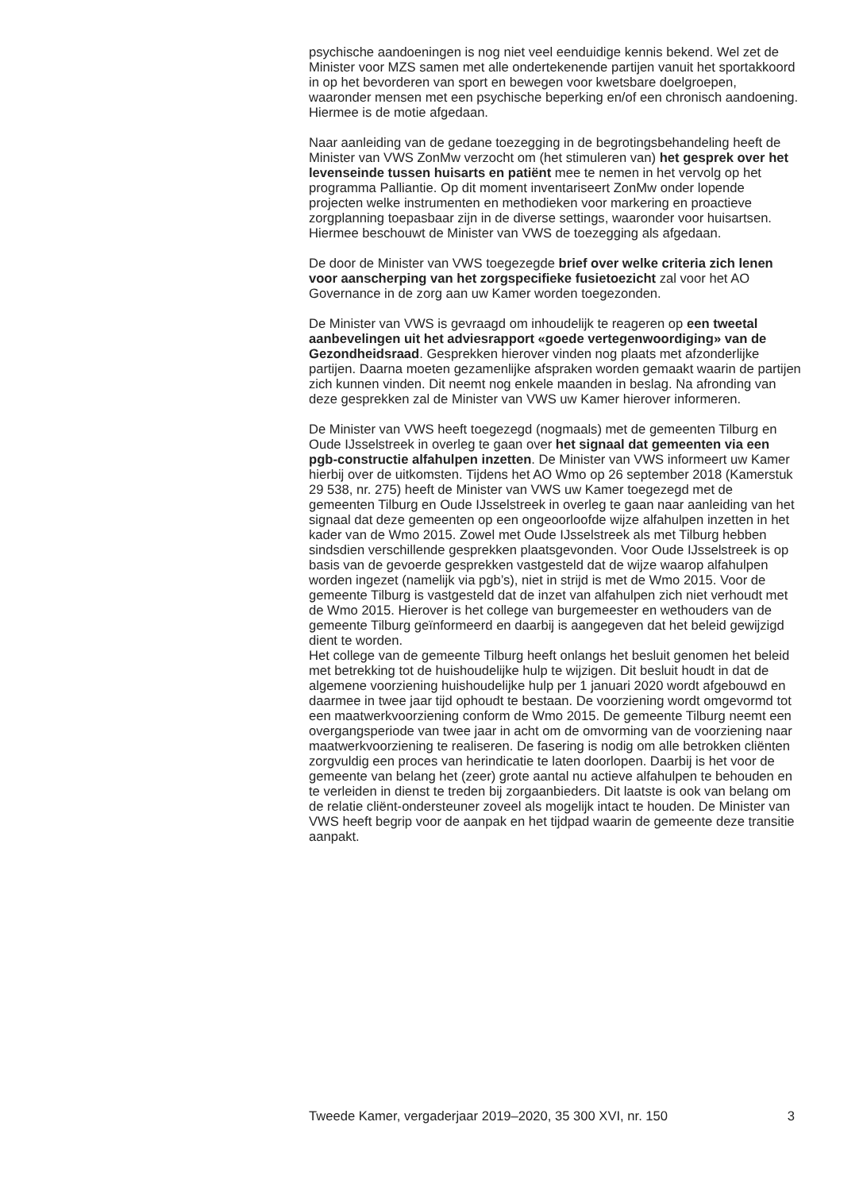psychische aandoeningen is nog niet veel eenduidige kennis bekend. Wel zet de Minister voor MZS samen met alle ondertekenende partijen vanuit het sportakkoord in op het bevorderen van sport en bewegen voor kwetsbare doelgroepen, waaronder mensen met een psychische beperking en/of een chronisch aandoening. Hiermee is de motie afgedaan.
Naar aanleiding van de gedane toezegging in de begrotingsbehandeling heeft de Minister van VWS ZonMw verzocht om (het stimuleren van) het gesprek over het levenseinde tussen huisarts en patiënt mee te nemen in het vervolg op het programma Palliantie. Op dit moment inventariseert ZonMw onder lopende projecten welke instrumenten en methodieken voor markering en proactieve zorgplanning toepasbaar zijn in de diverse settings, waaronder voor huisartsen. Hiermee beschouwt de Minister van VWS de toezegging als afgedaan.
De door de Minister van VWS toegezegde brief over welke criteria zich lenen voor aanscherping van het zorgspecifieke fusietoezicht zal voor het AO Governance in de zorg aan uw Kamer worden toegezonden.
De Minister van VWS is gevraagd om inhoudelijk te reageren op een tweetal aanbevelingen uit het adviesrapport «goede vertegenwoordiging» van de Gezondheidsraad. Gesprekken hierover vinden nog plaats met afzonderlijke partijen. Daarna moeten gezamenlijke afspraken worden gemaakt waarin de partijen zich kunnen vinden. Dit neemt nog enkele maanden in beslag. Na afronding van deze gesprekken zal de Minister van VWS uw Kamer hierover informeren.
De Minister van VWS heeft toegezegd (nogmaals) met de gemeenten Tilburg en Oude IJsselstreek in overleg te gaan over het signaal dat gemeenten via een pgb-constructie alfahulpen inzetten. De Minister van VWS informeert uw Kamer hierbij over de uitkomsten. Tijdens het AO Wmo op 26 september 2018 (Kamerstuk 29 538, nr. 275) heeft de Minister van VWS uw Kamer toegezegd met de gemeenten Tilburg en Oude IJsselstreek in overleg te gaan naar aanleiding van het signaal dat deze gemeenten op een ongeoorloofde wijze alfahulpen inzetten in het kader van de Wmo 2015. Zowel met Oude IJsselstreek als met Tilburg hebben sindsdien verschillende gesprekken plaatsgevonden. Voor Oude IJsselstreek is op basis van de gevoerde gesprekken vastgesteld dat de wijze waarop alfahulpen worden ingezet (namelijk via pgb’s), niet in strijd is met de Wmo 2015. Voor de gemeente Tilburg is vastgesteld dat de inzet van alfahulpen zich niet verhoudt met de Wmo 2015. Hierover is het college van burgemeester en wethouders van de gemeente Tilburg geïnformeerd en daarbij is aangegeven dat het beleid gewijzigd dient te worden.
Het college van de gemeente Tilburg heeft onlangs het besluit genomen het beleid met betrekking tot de huishoudelijke hulp te wijzigen. Dit besluit houdt in dat de algemene voorziening huishoudelijke hulp per 1 januari 2020 wordt afgebouwd en daarmee in twee jaar tijd ophoudt te bestaan. De voorziening wordt omgevormd tot een maatwerkvoorziening conform de Wmo 2015. De gemeente Tilburg neemt een overgangsperiode van twee jaar in acht om de omvorming van de voorziening naar maatwerkvoorziening te realiseren. De fasering is nodig om alle betrokken cliënten zorgvuldig een proces van herindicatie te laten doorlopen. Daarbij is het voor de gemeente van belang het (zeer) grote aantal nu actieve alfahulpen te behouden en te verleiden in dienst te treden bij zorgaanbieders. Dit laatste is ook van belang om de relatie cliënt-ondersteuner zoveel als mogelijk intact te houden. De Minister van VWS heeft begrip voor de aanpak en het tijdpad waarin de gemeente deze transitie aanpakt.
Tweede Kamer, vergaderjaar 2019–2020, 35 300 XVI, nr. 150 3